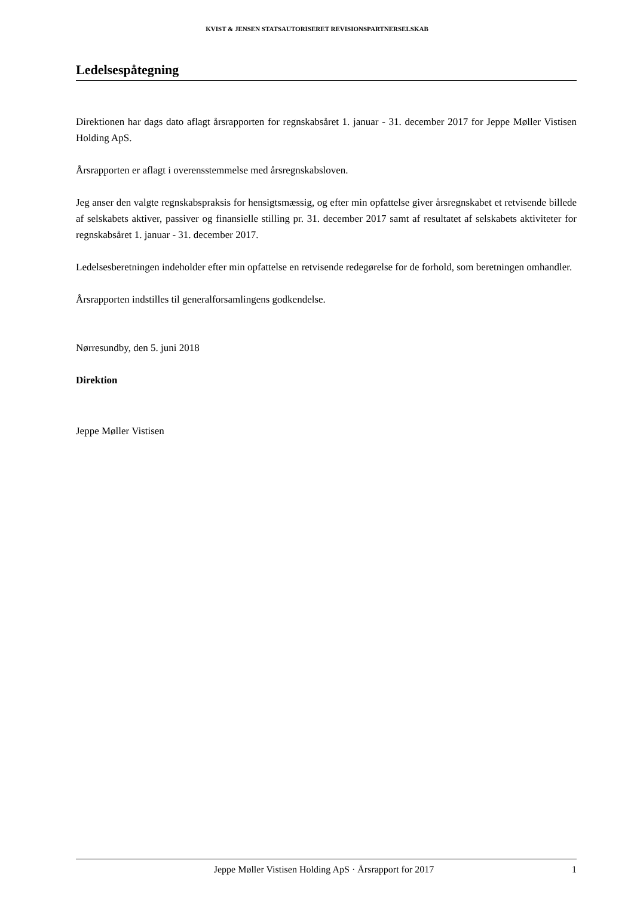KVIST & JENSEN STATSAUTORISERET REVISIONSPARTNERSELSKAB
Ledelsespåtegning
Direktionen har dags dato aflagt årsrapporten for regnskabsåret 1. januar - 31. december 2017 for Jeppe Møller Vistisen Holding ApS.
Årsrapporten er aflagt i overensstemmelse med årsregnskabsloven.
Jeg anser den valgte regnskabspraksis for hensigtsmæssig, og efter min opfattelse giver årsregnskabet et retvisende billede af selskabets aktiver, passiver og finansielle stilling pr. 31. december 2017 samt af resultatet af selskabets aktiviteter for regnskabsåret 1. januar - 31. december 2017.
Ledelsesberetningen indeholder efter min opfattelse en retvisende redegørelse for de forhold, som beretningen omhandler.
Årsrapporten indstilles til generalforsamlingens godkendelse.
Nørresundby, den 5. juni 2018
Direktion
Jeppe Møller Vistisen
Jeppe Møller Vistisen Holding ApS · Årsrapport for 2017 1